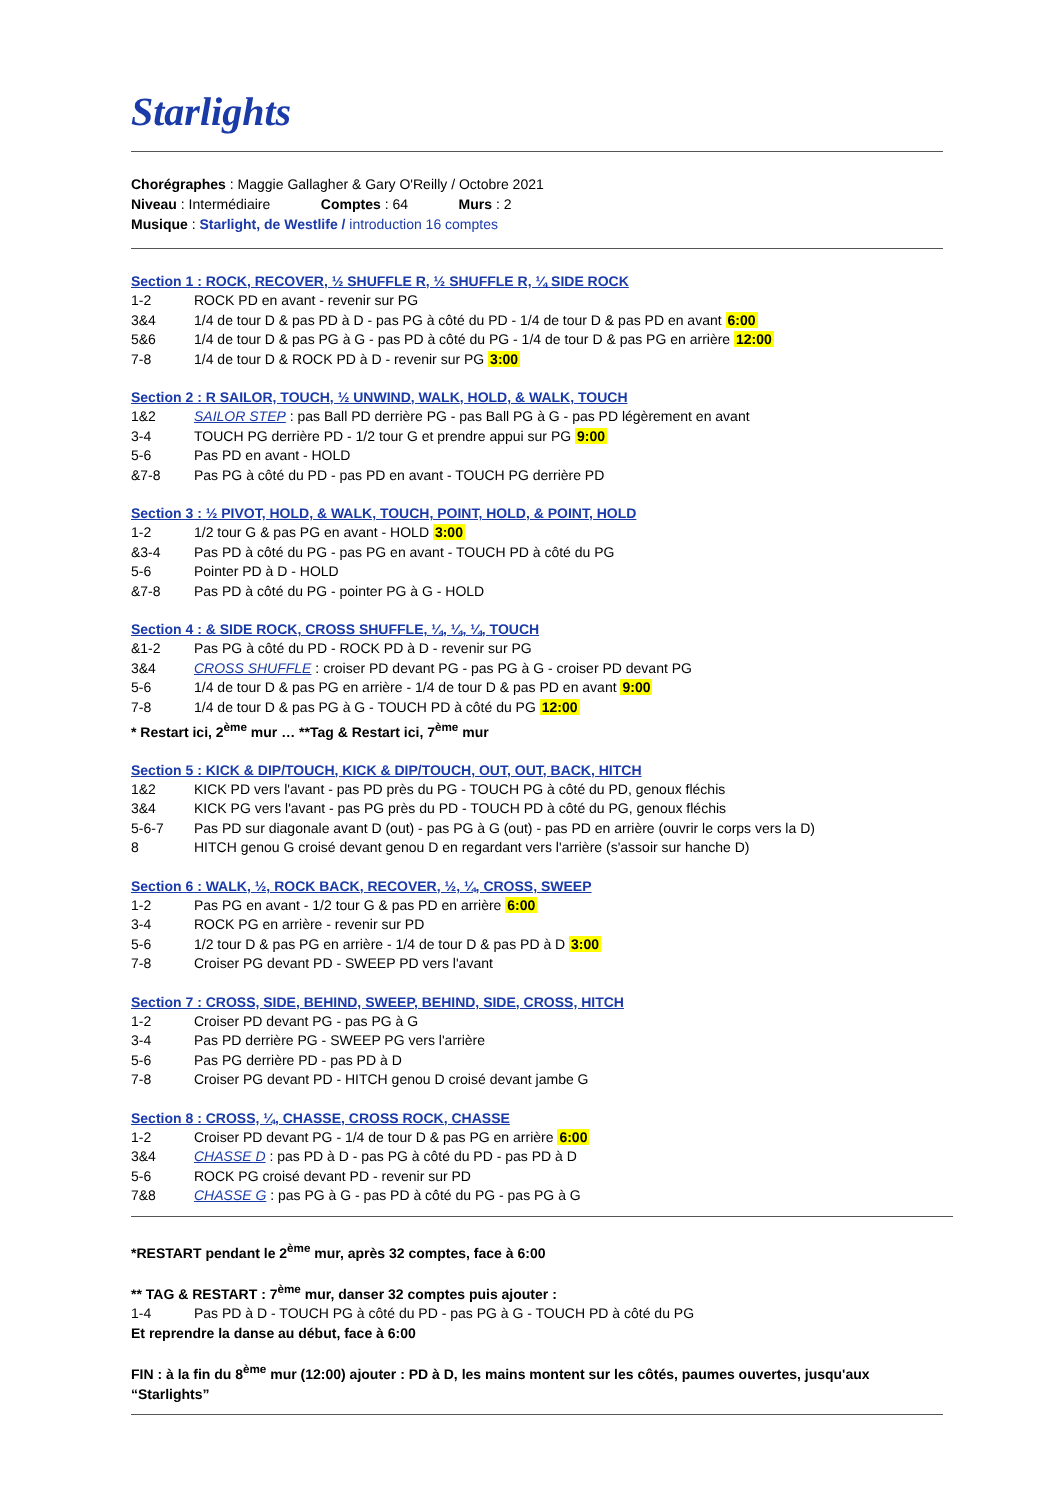Starlights
Chorégraphes : Maggie Gallagher & Gary O'Reilly / Octobre 2021
Niveau : Intermédiaire Comptes : 64 Murs : 2
Musique : Starlight, de Westlife / introduction 16 comptes
Section 1 : ROCK, RECOVER, ½ SHUFFLE R, ½ SHUFFLE R, ¼ SIDE ROCK
| 1-2 | ROCK PD en avant - revenir sur PG |
| 3&4 | 1/4 de tour D & pas PD à D - pas PG à côté du PD - 1/4 de tour D & pas PD en avant 6:00 |
| 5&6 | 1/4 de tour D & pas PG à G - pas PD à côté du PG - 1/4 de tour D & pas PG en arrière 12:00 |
| 7-8 | 1/4 de tour D & ROCK PD à D - revenir sur PG 3:00 |
Section 2 : R SAILOR, TOUCH, ½ UNWIND, WALK, HOLD, & WALK, TOUCH
| 1&2 | SAILOR STEP : pas Ball PD derrière PG - pas Ball PG à G - pas PD légèrement en avant |
| 3-4 | TOUCH PG derrière PD - 1/2 tour G et prendre appui sur PG 9:00 |
| 5-6 | Pas PD en avant - HOLD |
| &7-8 | Pas PG à côté du PD - pas PD en avant - TOUCH PG derrière PD |
Section 3 : ½ PIVOT, HOLD, & WALK, TOUCH, POINT, HOLD, & POINT, HOLD
| 1-2 | 1/2 tour G & pas PG en avant - HOLD 3:00 |
| &3-4 | Pas PD à côté du PG - pas PG en avant - TOUCH PD à côté du PG |
| 5-6 | Pointer PD à D - HOLD |
| &7-8 | Pas PD à côté du PG - pointer PG à G - HOLD |
Section 4 : & SIDE ROCK, CROSS SHUFFLE, ¼, ¼, ¼, TOUCH
| &1-2 | Pas PG à côté du PD - ROCK PD à D - revenir sur PG |
| 3&4 | CROSS SHUFFLE : croiser PD devant PG - pas PG à G - croiser PD devant PG |
| 5-6 | 1/4 de tour D & pas PG en arrière - 1/4 de tour D & pas PD en avant 9:00 |
| 7-8 | 1/4 de tour D & pas PG à G - TOUCH PD à côté du PG 12:00 |
* Restart ici, 2<sup>ème</sup> mur … **Tag & Restart ici, 7<sup>ème</sup> mur
Section 5 : KICK & DIP/TOUCH, KICK & DIP/TOUCH, OUT, OUT, BACK, HITCH
| 1&2 | KICK PD vers l'avant - pas PD près du PG - TOUCH PG à côté du PD, genoux fléchis |
| 3&4 | KICK PG vers l'avant - pas PG près du PD - TOUCH PD à côté du PG, genoux fléchis |
| 5-6-7 | Pas PD sur diagonale avant D (out) - pas PG à G (out) - pas PD en arrière (ouvrir le corps vers la D) |
| 8 | HITCH genou G croisé devant genou D en regardant vers l'arrière (s'assoir sur hanche D) |
Section 6 : WALK, ½, ROCK BACK, RECOVER, ½, ¼, CROSS, SWEEP
| 1-2 | Pas PG en avant - 1/2 tour G & pas PD en arrière 6:00 |
| 3-4 | ROCK PG en arrière - revenir sur PD |
| 5-6 | 1/2 tour D & pas PG en arrière - 1/4 de tour D & pas PD à D 3:00 |
| 7-8 | Croiser PG devant PD - SWEEP PD vers l'avant |
Section 7 : CROSS, SIDE, BEHIND, SWEEP, BEHIND, SIDE, CROSS, HITCH
| 1-2 | Croiser PD devant PG - pas PG à G |
| 3-4 | Pas PD derrière PG - SWEEP PG vers l'arrière |
| 5-6 | Pas PG derrière PD - pas PD à D |
| 7-8 | Croiser PG devant PD - HITCH genou D croisé devant jambe G |
Section 8 : CROSS, ¼, CHASSE, CROSS ROCK, CHASSE
| 1-2 | Croiser PD devant PG - 1/4 de tour D & pas PG en arrière 6:00 |
| 3&4 | CHASSE D : pas PD à D - pas PG à côté du PD - pas PD à D |
| 5-6 | ROCK PG croisé devant PD - revenir sur PD |
| 7&8 | CHASSE G : pas PG à G - pas PD à côté du PG - pas PG à G |
*RESTART pendant le 2<sup>ème</sup> mur, après 32 comptes, face à 6:00
** TAG & RESTART : 7<sup>ème</sup> mur, danser 32 comptes puis ajouter :
| 1-4 | Pas PD à D - TOUCH PG à côté du PD - pas PG à G - TOUCH PD à côté du PG |
Et reprendre la danse au début, face à 6:00
FIN : à la fin du 8<sup>ème</sup> mur (12:00) ajouter : PD à D, les mains montent sur les côtés, paumes ouvertes, jusqu'aux “Starlights”